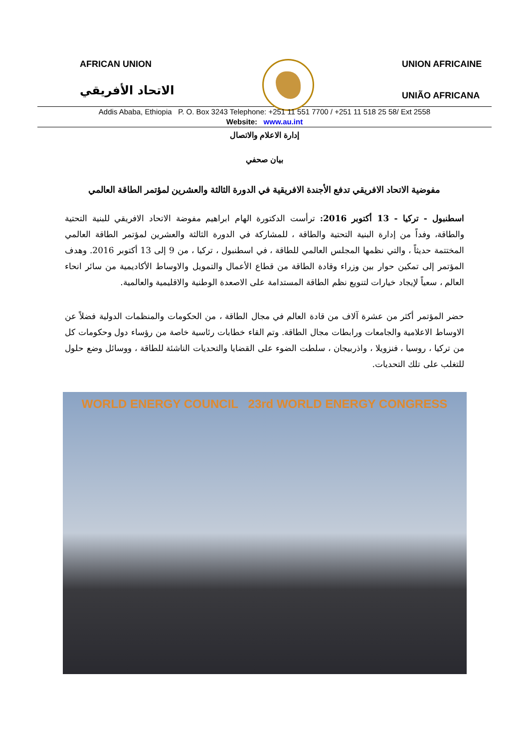AFRICAN UNION
الاتحاد الأفريقي
UNION AFRICAINE
UNIÃO AFRICANA
Addis Ababa, Ethiopia P. O. Box 3243 Telephone: +251 11 551 7700 / +251 11 518 25 58/ Ext 2558
Website: www.au.int
إدارة الاعلام والاتصال
بيان صحفي
مفوضية الاتحاد الافريقي تدفع الأجندة الافريقية في الدورة الثالثة والعشرين لمؤتمر الطاقة العالمي
اسطنبول - تركيا - 13 أكتوبر 2016: ترأست الدكتورة الهام ابراهيم مفوضة الاتحاد الافريقي للبنية التحتية والطاقة، وفداً من إدارة البنية التحتية والطاقة ، للمشاركة في الدورة الثالثة والعشرين لمؤتمر الطاقة العالمي المختتمة حديثاً ، والتي نظمها المجلس العالمي للطاقة ، في اسطنبول ، تركيا ، من 9 إلى 13 أكتوبر 2016. وهدف المؤتمر إلى تمكين حوار بين وزراء وقادة الطاقة من قطاع الأعمال والتمويل والاوساط الأكاديمية من سائر انحاء العالم ، سعياً لإيجاد خيارات لتنويع نظم الطاقة المستدامة على الاصعدة الوطنية والاقليمية والعالمية.
حضر المؤتمر أكثر من عشرة آلاف من قادة العالم في مجال الطاقة ، من الحكومات والمنظمات الدولية فضلاً عن الاوساط الاعلامية والجامعات ورابطات مجال الطاقة. وتم القاء خطابات رئاسية خاصة من رؤساء دول وحكومات كل من تركيا ، روسيا ، فنزويلا ، واذربيجان ، سلطت الضوء على القضايا والتحديات الناشئة للطاقة ، ووسائل وضع حلول للتغلب على تلك التحديات.
WORLD ENERGY COUNCIL 23rd WORLD ENERGY CONGRESS